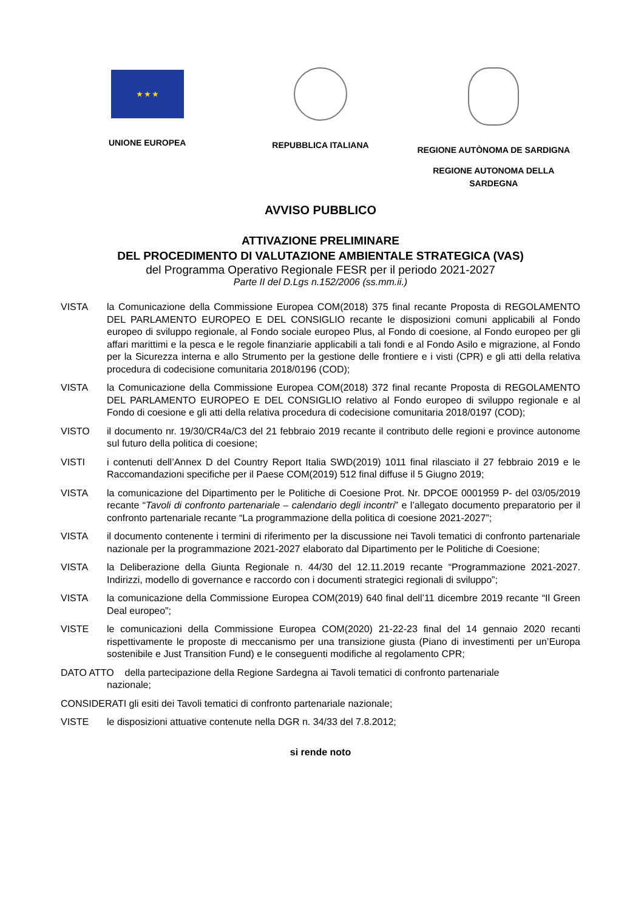★ ★ ★
UNIONE EUROPEA
REPUBBLICA ITALIANA REGIONE AUTÒNOMA DE SARDIGNA
REGIONE AUTONOMA DELLA
SARDEGNA
AVVISO PUBBLICO
ATTIVAZIONE PRELIMINARE
DEL PROCEDIMENTO DI VALUTAZIONE AMBIENTALE STRATEGICA (VAS)
del Programma Operativo Regionale FESR per il periodo 2021-2027
Parte II del D.Lgs n.152/2006 (ss.mm.ii.)
VISTA la Comunicazione della Commissione Europea COM(2018) 375 final recante Proposta di REGOLAMENTO DEL PARLAMENTO EUROPEO E DEL CONSIGLIO recante le disposizioni comuni applicabili al Fondo europeo di sviluppo regionale, al Fondo sociale europeo Plus, al Fondo di coesione, al Fondo europeo per gli affari marittimi e la pesca e le regole finanziarie applicabili a tali fondi e al Fondo Asilo e migrazione, al Fondo per la Sicurezza interna e allo Strumento per la gestione delle frontiere e i visti (CPR) e gli atti della relativa procedura di codecisione comunitaria 2018/0196 (COD);
VISTA la Comunicazione della Commissione Europea COM(2018) 372 final recante Proposta di REGOLAMENTO DEL PARLAMENTO EUROPEO E DEL CONSIGLIO relativo al Fondo europeo di sviluppo regionale e al Fondo di coesione e gli atti della relativa procedura di codecisione comunitaria 2018/0197 (COD);
VISTO il documento nr. 19/30/CR4a/C3 del 21 febbraio 2019 recante il contributo delle regioni e province autonome sul futuro della politica di coesione;
VISTI i contenuti dell’Annex D del Country Report Italia SWD(2019) 1011 final rilasciato il 27 febbraio 2019 e le Raccomandazioni specifiche per il Paese COM(2019) 512 final diffuse il 5 Giugno 2019;
VISTA la comunicazione del Dipartimento per le Politiche di Coesione Prot. Nr. DPCOE 0001959 P- del 03/05/2019 recante “Tavoli di confronto partenariale – calendario degli incontri” e l’allegato documento preparatorio per il confronto partenariale recante “La programmazione della politica di coesione 2021-2027”;
VISTA il documento contenente i termini di riferimento per la discussione nei Tavoli tematici di confronto partenariale nazionale per la programmazione 2021-2027 elaborato dal Dipartimento per le Politiche di Coesione;
VISTA la Deliberazione della Giunta Regionale n. 44/30 del 12.11.2019 recante “Programmazione 2021-2027. Indirizzi, modello di governance e raccordo con i documenti strategici regionali di sviluppo”;
VISTA la comunicazione della Commissione Europea COM(2019) 640 final dell’11 dicembre 2019 recante “Il Green Deal europeo”;
VISTE le comunicazioni della Commissione Europea COM(2020) 21-22-23 final del 14 gennaio 2020 recanti rispettivamente le proposte di meccanismo per una transizione giusta (Piano di investimenti per un’Europa sostenibile e Just Transition Fund) e le conseguenti modifiche al regolamento CPR;
DATO ATTO della partecipazione della Regione Sardegna ai Tavoli tematici di confronto partenariale
nazionale;
CONSIDERATI gli esiti dei Tavoli tematici di confronto partenariale nazionale;
VISTE le disposizioni attuative contenute nella DGR n. 34/33 del 7.8.2012;
si rende noto